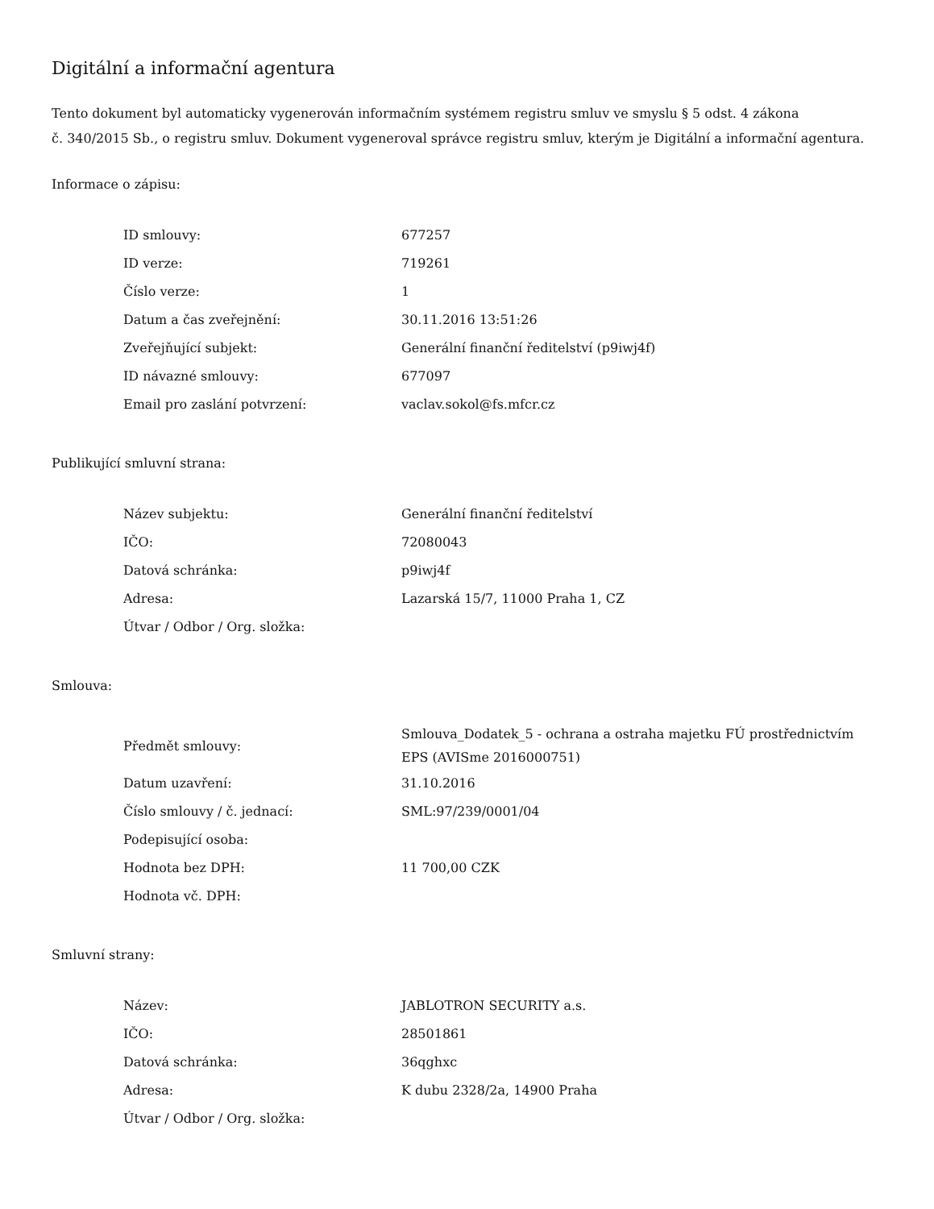Digitální a informační agentura
Tento dokument byl automaticky vygenerován informačním systémem registru smluv ve smyslu § 5 odst. 4 zákona
č. 340/2015 Sb., o registru smluv. Dokument vygeneroval správce registru smluv, kterým je Digitální a informační agentura.
Informace o zápisu:
| ID smlouvy: | 677257 |
| ID verze: | 719261 |
| Číslo verze: | 1 |
| Datum a čas zveřejnění: | 30.11.2016 13:51:26 |
| Zveřejňující subjekt: | Generální finanční ředitelství (p9iwj4f) |
| ID návazné smlouvy: | 677097 |
| Email pro zaslání potvrzení: | vaclav.sokol@fs.mfcr.cz |
Publikující smluvní strana:
| Název subjektu: | Generální finanční ředitelství |
| IČO: | 72080043 |
| Datová schránka: | p9iwj4f |
| Adresa: | Lazarská 15/7, 11000 Praha 1, CZ |
| Útvar / Odbor / Org. složka: | |
Smlouva:
| Předmět smlouvy: | Smlouva_Dodatek_5 - ochrana a ostraha majetku FÚ prostřednictvím EPS (AVISme 2016000751) |
| Datum uzavření: | 31.10.2016 |
| Číslo smlouvy / č. jednací: | SML:97/239/0001/04 |
| Podepisující osoba: | |
| Hodnota bez DPH: | 11 700,00 CZK |
| Hodnota vč. DPH: | |
Smluvní strany:
| Název: | JABLOTRON SECURITY a.s. |
| IČO: | 28501861 |
| Datová schránka: | 36qghxc |
| Adresa: | K dubu 2328/2a, 14900 Praha |
| Útvar / Odbor / Org. složka: | |